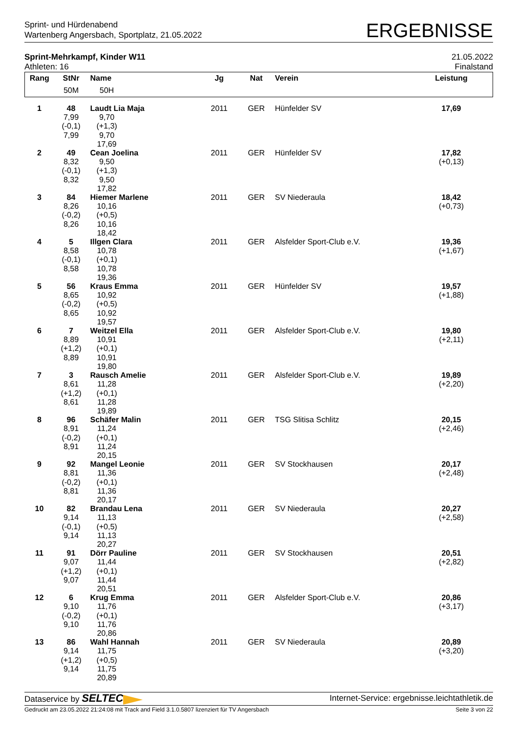Sprint- und Hürdenabend
Wartenberg Angersbach, Sportplatz, 21.05.2022
ERGEBNISSE
Sprint-Mehrkampf, Kinder W11
Athleten: 16
21.05.2022
Finalstand
| Rang | StNr | Name | Jg | Nat | Verein | Leistung | |
| --- | --- | --- | --- | --- | --- | --- | --- |
| | 50M | 50H | | | | | |
| 1 | 48 | Laudt Lia Maja | 2011 | GER | Hünfelder SV | 17,69 | |
| | 7,99 | 9,70 | | | | | |
| | (-0,1) | (+1,3) | | | | | |
| | 7,99 | 9,70 | | | | | |
| | | 17,69 | | | | | |
| 2 | 49 | Cean Joelina | 2011 | GER | Hünfelder SV | 17,82 | |
| | 8,32 | 9,50 | | | | (+0,13) | |
| | (-0,1) | (+1,3) | | | | | |
| | 8,32 | 9,50 | | | | | |
| | | 17,82 | | | | | |
| 3 | 84 | Hiemer Marlene | 2011 | GER | SV Niederaula | 18,42 | |
| | 8,26 | 10,16 | | | | (+0,73) | |
| | (-0,2) | (+0,5) | | | | | |
| | 8,26 | 10,16 | | | | | |
| | | 18,42 | | | | | |
| 4 | 5 | Illgen Clara | 2011 | GER | Alsfelder Sport-Club e.V. | 19,36 | |
| | 8,58 | 10,78 | | | | (+1,67) | |
| | (-0,1) | (+0,1) | | | | | |
| | 8,58 | 10,78 | | | | | |
| | | 19,36 | | | | | |
| 5 | 56 | Kraus Emma | 2011 | GER | Hünfelder SV | 19,57 | |
| | 8,65 | 10,92 | | | | (+1,88) | |
| | (-0,2) | (+0,5) | | | | | |
| | 8,65 | 10,92 | | | | | |
| | | 19,57 | | | | | |
| 6 | 7 | Weitzel Ella | 2011 | GER | Alsfelder Sport-Club e.V. | 19,80 | |
| | 8,89 | 10,91 | | | | (+2,11) | |
| | (+1,2) | (+0,1) | | | | | |
| | 8,89 | 10,91 | | | | | |
| | | 19,80 | | | | | |
| 7 | 3 | Rausch Amelie | 2011 | GER | Alsfelder Sport-Club e.V. | 19,89 | |
| | 8,61 | 11,28 | | | | (+2,20) | |
| | (+1,2) | (+0,1) | | | | | |
| | 8,61 | 11,28 | | | | | |
| | | 19,89 | | | | | |
| 8 | 96 | Schäfer Malin | 2011 | GER | TSG Slitisa Schlitz | 20,15 | |
| | 8,91 | 11,24 | | | | (+2,46) | |
| | (-0,2) | (+0,1) | | | | | |
| | 8,91 | 11,24 | | | | | |
| | | 20,15 | | | | | |
| 9 | 92 | Mangel Leonie | 2011 | GER | SV Stockhausen | 20,17 | |
| | 8,81 | 11,36 | | | | (+2,48) | |
| | (-0,2) | (+0,1) | | | | | |
| | 8,81 | 11,36 | | | | | |
| | | 20,17 | | | | | |
| 10 | 82 | Brandau Lena | 2011 | GER | SV Niederaula | 20,27 | |
| | 9,14 | 11,13 | | | | (+2,58) | |
| | (-0,1) | (+0,5) | | | | | |
| | 9,14 | 11,13 | | | | | |
| | | 20,27 | | | | | |
| 11 | 91 | Dörr Pauline | 2011 | GER | SV Stockhausen | 20,51 | |
| | 9,07 | 11,44 | | | | (+2,82) | |
| | (+1,2) | (+0,1) | | | | | |
| | 9,07 | 11,44 | | | | | |
| | | 20,51 | | | | | |
| 12 | 6 | Krug Emma | 2011 | GER | Alsfelder Sport-Club e.V. | 20,86 | |
| | 9,10 | 11,76 | | | | (+3,17) | |
| | (-0,2) | (+0,1) | | | | | |
| | 9,10 | 11,76 | | | | | |
| | | 20,86 | | | | | |
| 13 | 86 | Wahl Hannah | 2011 | GER | SV Niederaula | 20,89 | |
| | 9,14 | 11,75 | | | | (+3,20) | |
| | (+1,2) | (+0,5) | | | | | |
| | 9,14 | 11,75 | | | | | |
| | | 20,89 | | | | | |
Dataservice by SELTEC
Internet-Service: ergebnisse.leichtathletik.de
Gedruckt am 23.05.2022 21:24:08 mit Track and Field 3.1.0.5807 lizenziert für TV Angersbach
Seite 3 von 22